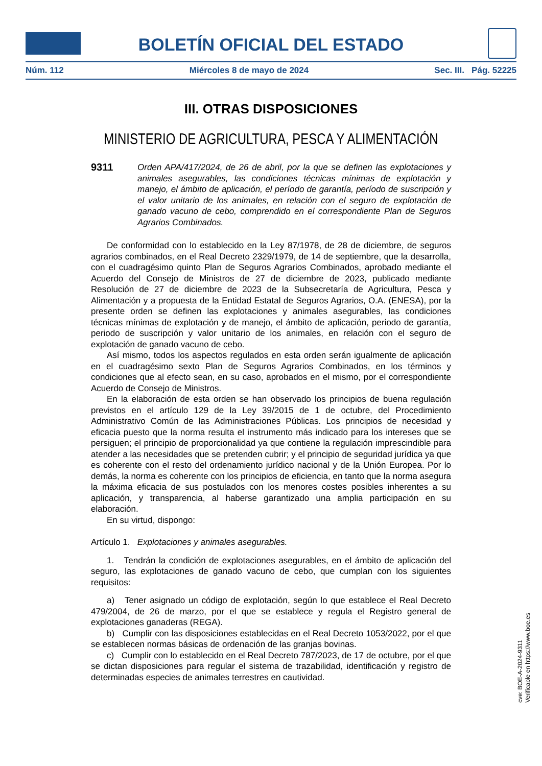BOLETÍN OFICIAL DEL ESTADO
Núm. 112 Miércoles 8 de mayo de 2024 Sec. III. Pág. 52225
III. OTRAS DISPOSICIONES
MINISTERIO DE AGRICULTURA, PESCA Y ALIMENTACIÓN
9311 Orden APA/417/2024, de 26 de abril, por la que se definen las explotaciones y animales asegurables, las condiciones técnicas mínimas de explotación y manejo, el ámbito de aplicación, el período de garantía, período de suscripción y el valor unitario de los animales, en relación con el seguro de explotación de ganado vacuno de cebo, comprendido en el correspondiente Plan de Seguros Agrarios Combinados.
De conformidad con lo establecido en la Ley 87/1978, de 28 de diciembre, de seguros agrarios combinados, en el Real Decreto 2329/1979, de 14 de septiembre, que la desarrolla, con el cuadragésimo quinto Plan de Seguros Agrarios Combinados, aprobado mediante el Acuerdo del Consejo de Ministros de 27 de diciembre de 2023, publicado mediante Resolución de 27 de diciembre de 2023 de la Subsecretaría de Agricultura, Pesca y Alimentación y a propuesta de la Entidad Estatal de Seguros Agrarios, O.A. (ENESA), por la presente orden se definen las explotaciones y animales asegurables, las condiciones técnicas mínimas de explotación y de manejo, el ámbito de aplicación, periodo de garantía, periodo de suscripción y valor unitario de los animales, en relación con el seguro de explotación de ganado vacuno de cebo.
Así mismo, todos los aspectos regulados en esta orden serán igualmente de aplicación en el cuadragésimo sexto Plan de Seguros Agrarios Combinados, en los términos y condiciones que al efecto sean, en su caso, aprobados en el mismo, por el correspondiente Acuerdo de Consejo de Ministros.
En la elaboración de esta orden se han observado los principios de buena regulación previstos en el artículo 129 de la Ley 39/2015 de 1 de octubre, del Procedimiento Administrativo Común de las Administraciones Públicas. Los principios de necesidad y eficacia puesto que la norma resulta el instrumento más indicado para los intereses que se persiguen; el principio de proporcionalidad ya que contiene la regulación imprescindible para atender a las necesidades que se pretenden cubrir; y el principio de seguridad jurídica ya que es coherente con el resto del ordenamiento jurídico nacional y de la Unión Europea. Por lo demás, la norma es coherente con los principios de eficiencia, en tanto que la norma asegura la máxima eficacia de sus postulados con los menores costes posibles inherentes a su aplicación, y transparencia, al haberse garantizado una amplia participación en su elaboración.
En su virtud, dispongo:
Artículo 1. Explotaciones y animales asegurables.
1. Tendrán la condición de explotaciones asegurables, en el ámbito de aplicación del seguro, las explotaciones de ganado vacuno de cebo, que cumplan con los siguientes requisitos:
a) Tener asignado un código de explotación, según lo que establece el Real Decreto 479/2004, de 26 de marzo, por el que se establece y regula el Registro general de explotaciones ganaderas (REGA).
b) Cumplir con las disposiciones establecidas en el Real Decreto 1053/2022, por el que se establecen normas básicas de ordenación de las granjas bovinas.
c) Cumplir con lo establecido en el Real Decreto 787/2023, de 17 de octubre, por el que se dictan disposiciones para regular el sistema de trazabilidad, identificación y registro de determinadas especies de animales terrestres en cautividad.
cve: BOE-A-2024-9311
Verificable en https://www.boe.es